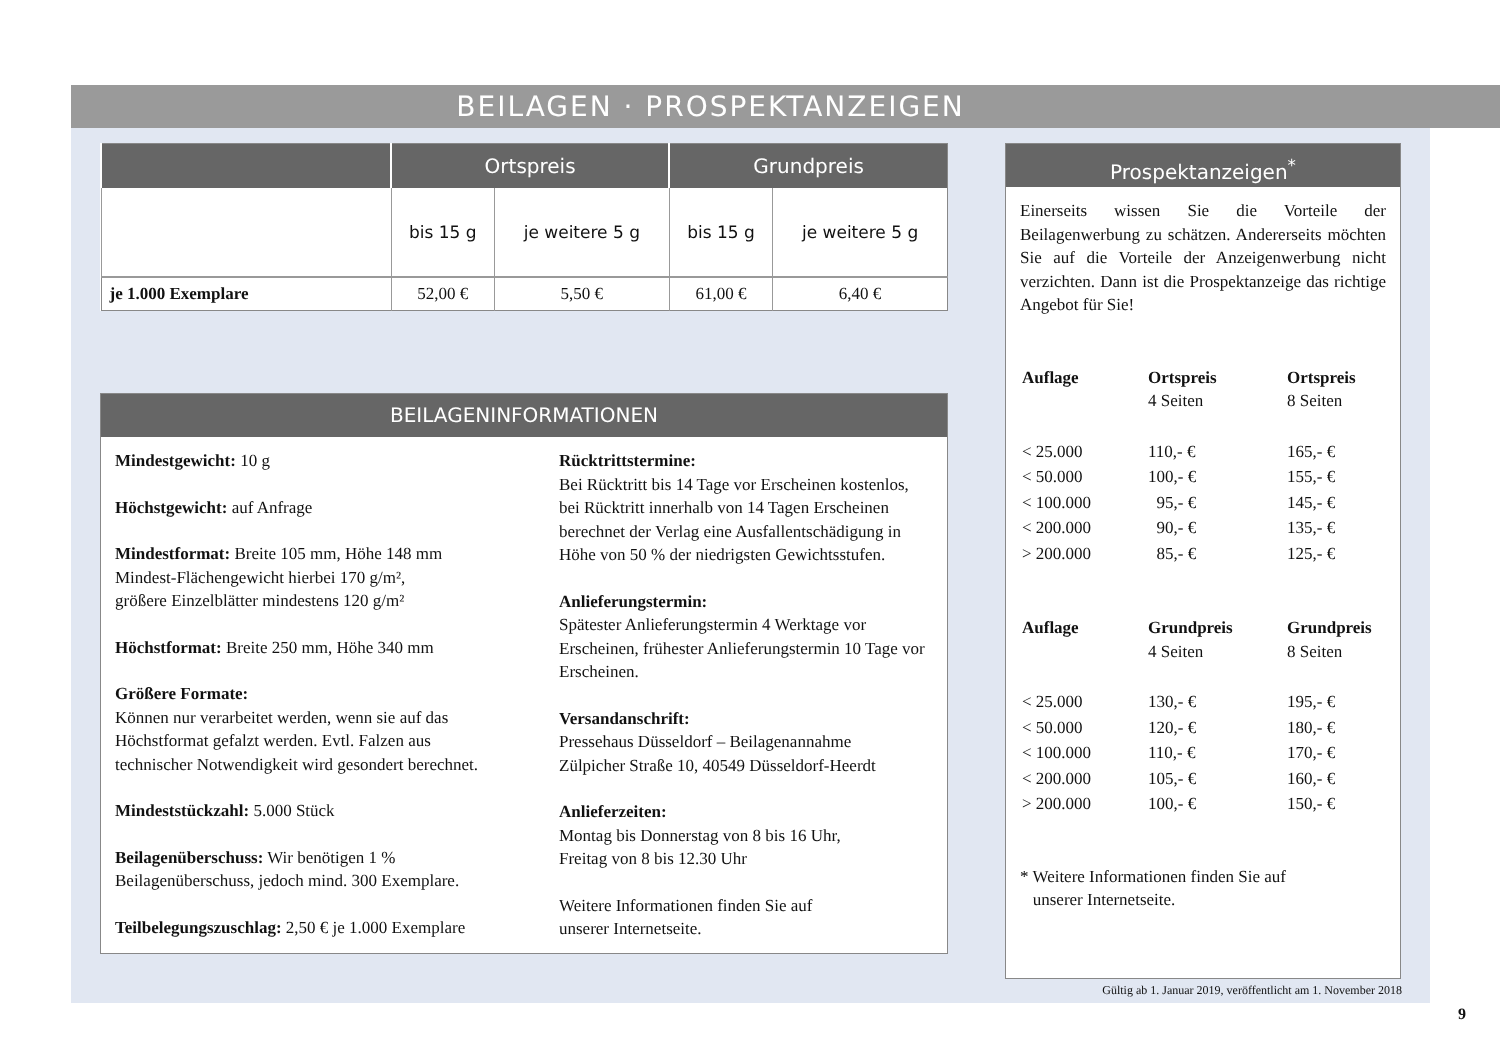BEILAGEN · PROSPEKTANZEIGEN
| | Ortspreis | | Grundpreis | |
| --- | --- | --- | --- | --- |
| | bis 15 g | je weitere 5 g | bis 15 g | je weitere 5 g |
| je 1.000 Exemplare | 52,00 € | 5,50 € | 61,00 € | 6,40 € |
BEILAGENINFORMATIONEN
Mindestgewicht: 10 g
Höchstgewicht: auf Anfrage
Mindestformat: Breite 105 mm, Höhe 148 mm
Mindest-Flächengewicht hierbei 170 g/m²,
größere Einzelblätter mindestens 120 g/m²
Höchstformat: Breite 250 mm, Höhe 340 mm
Größere Formate:
Können nur verarbeitet werden, wenn sie auf das Höchstformat gefalzt werden. Evtl. Falzen aus technischer Notwendigkeit wird gesondert berechnet.
Mindeststückzahl: 5.000 Stück
Beilagenüberschuss: Wir benötigen 1 % Beilagenüberschuss, jedoch mind. 300 Exemplare.
Teilbelegungszuschlag: 2,50 € je 1.000 Exemplare
Rücktrittstermine:
Bei Rücktritt bis 14 Tage vor Erscheinen kostenlos, bei Rücktritt innerhalb von 14 Tagen Erscheinen berechnet der Verlag eine Ausfallentschädigung in Höhe von 50 % der niedrigsten Gewichtsstufen.
Anlieferungstermin:
Spätester Anlieferungstermin 4 Werktage vor Erscheinen, frühester Anlieferungstermin 10 Tage vor Erscheinen.
Versandanschrift:
Pressehaus Düsseldorf – Beilagenannahme
Zülpicher Straße 10, 40549 Düsseldorf-Heerdt
Anlieferzeiten:
Montag bis Donnerstag von 8 bis 16 Uhr,
Freitag von 8 bis 12.30 Uhr
Weitere Informationen finden Sie auf
unserer Internetseite.
Prospektanzeigen<sup>*</sup>
Einerseits wissen Sie die Vorteile der Beilagenwerbung zu schätzen. Andererseits möchten Sie auf die Vorteile der Anzeigenwerbung nicht verzichten. Dann ist die Prospektanzeige das richtige Angebot für Sie!
| Auflage | Ortspreis 4 Seiten | Ortspreis 8 Seiten |
| < 25.000 | 110,- € | 165,- € |
| < 50.000 | 100,- € | 155,- € |
| < 100.000 | 95,- € | 145,- € |
| < 200.000 | 90,- € | 135,- € |
| > 200.000 | 85,- € | 125,- € |
| Auflage | Grundpreis 4 Seiten | Grundpreis 8 Seiten |
| < 25.000 | 130,- € | 195,- € |
| < 50.000 | 120,- € | 180,- € |
| < 100.000 | 110,- € | 170,- € |
| < 200.000 | 105,- € | 160,- € |
| > 200.000 | 100,- € | 150,- € |
* Weitere Informationen finden Sie auf
unserer Internetseite.
Gültig ab 1. Januar 2019, veröffentlicht am 1. November 2018
9